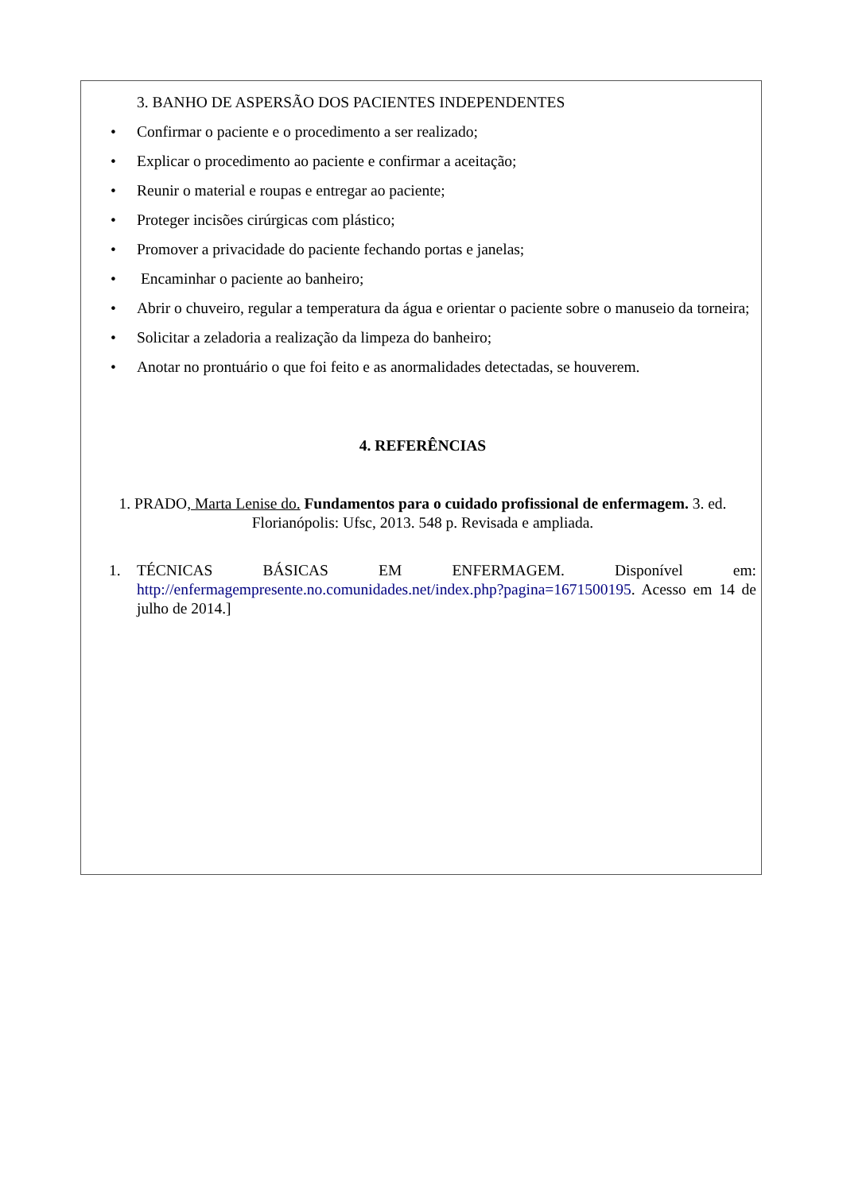3. BANHO DE ASPERSÃO DOS PACIENTES INDEPENDENTES
• Confirmar o paciente e o procedimento a ser realizado;
• Explicar o procedimento ao paciente e confirmar a aceitação;
• Reunir o material e roupas e entregar ao paciente;
• Proteger incisões cirúrgicas com plástico;
• Promover a privacidade do paciente fechando portas e janelas;
• Encaminhar o paciente ao banheiro;
• Abrir o chuveiro, regular a temperatura da água e orientar o paciente sobre o manuseio da torneira;
• Solicitar a zeladoria a realização da limpeza do banheiro;
• Anotar no prontuário o que foi feito e as anormalidades detectadas, se houverem.
4. REFERÊNCIAS
1. PRADO, Marta Lenise do. Fundamentos para o cuidado profissional de enfermagem. 3. ed. Florianópolis: Ufsc, 2013. 548 p. Revisada e ampliada.
1. TÉCNICAS BÁSICAS EM ENFERMAGEM. Disponível em: http://enfermagempresente.no.comunidades.net/index.php?pagina=1671500195. Acesso em 14 de julho de 2014.]